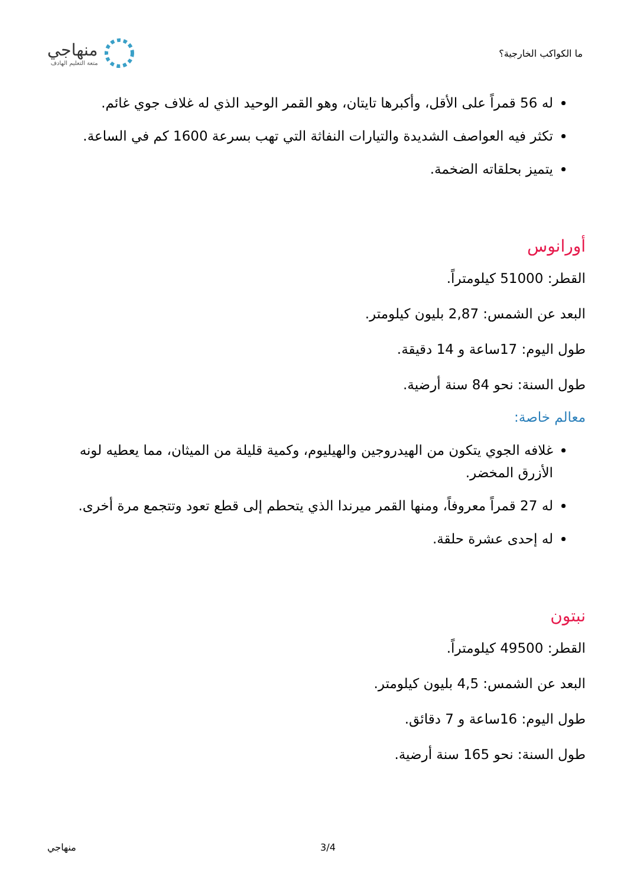ما الكواكب الخارجية؟
منهاجي
متعة التعليم الهادف
له 56 قمراً على الأقل، وأكبرها تايتان، وهو القمر الوحيد الذي له غلاف جوي غائم.
تكثر فيه العواصف الشديدة والتيارات النفاثة التي تهب بسرعة 1600 كم في الساعة.
يتميز بحلقاته الضخمة.
أورانوس
القطر: 51000 كيلومتراً.
البعد عن الشمس: 2,87 بليون كيلومتر.
طول اليوم: 17ساعة و 14 دقيقة.
طول السنة: نحو 84 سنة أرضية.
معالم خاصة:
غلافه الجوي يتكون من الهيدروجين والهيليوم، وكمية قليلة من الميثان، مما يعطيه لونه الأزرق المخضر.
له 27 قمراً معروفاً، ومنها القمر ميرندا الذي يتحطم إلى قطع تعود وتتجمع مرة أخرى.
له إحدى عشرة حلقة.
نبتون
القطر: 49500 كيلومتراً.
البعد عن الشمس: 4,5 بليون كيلومتر.
طول اليوم: 16ساعة و 7 دقائق.
طول السنة: نحو 165 سنة أرضية.
منهاجي 3/4